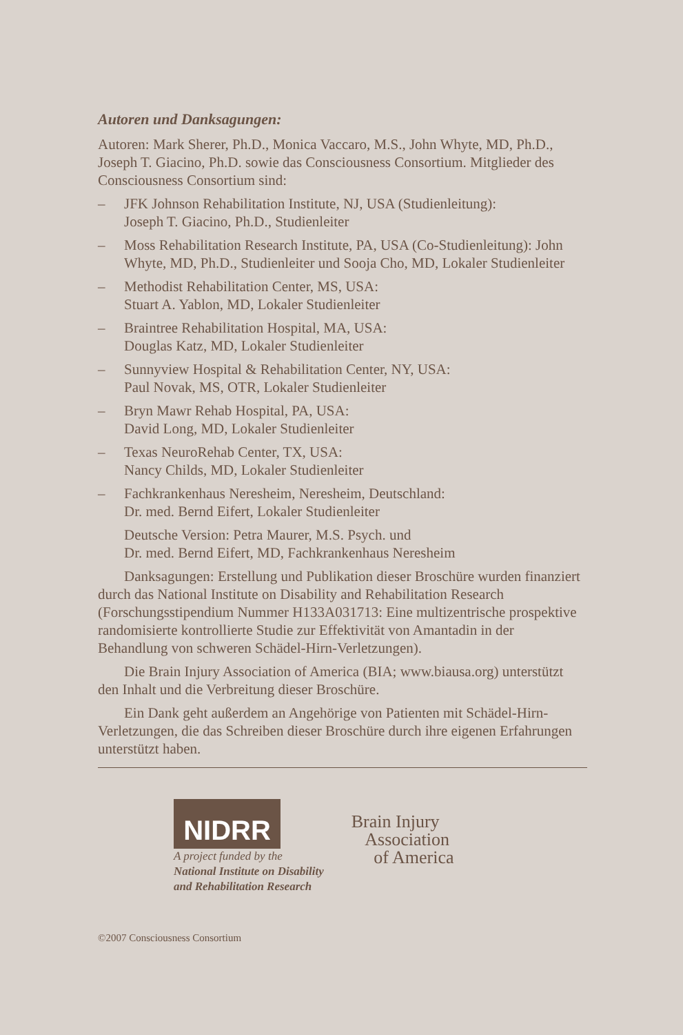Autoren und Danksagungen:
Autoren: Mark Sherer, Ph.D., Monica Vaccaro, M.S., John Whyte, MD, Ph.D., Joseph T. Giacino, Ph.D. sowie das Consciousness Consortium. Mitglieder des Consciousness Consortium sind:
– JFK Johnson Rehabilitation Institute, NJ, USA (Studienleitung):
Joseph T. Giacino, Ph.D., Studienleiter
– Moss Rehabilitation Research Institute, PA, USA (Co-Studienleitung): John Whyte, MD, Ph.D., Studienleiter und Sooja Cho, MD, Lokaler Studienleiter
– Methodist Rehabilitation Center, MS, USA:
Stuart A. Yablon, MD, Lokaler Studienleiter
– Braintree Rehabilitation Hospital, MA, USA:
Douglas Katz, MD, Lokaler Studienleiter
– Sunnyview Hospital & Rehabilitation Center, NY, USA:
Paul Novak, MS, OTR, Lokaler Studienleiter
– Bryn Mawr Rehab Hospital, PA, USA:
David Long, MD, Lokaler Studienleiter
– Texas NeuroRehab Center, TX, USA:
Nancy Childs, MD, Lokaler Studienleiter
– Fachkrankenhaus Neresheim, Neresheim, Deutschland:
Dr. med. Bernd Eifert, Lokaler Studienleiter
Deutsche Version: Petra Maurer, M.S. Psych. und
Dr. med. Bernd Eifert, MD, Fachkrankenhaus Neresheim
Danksagungen: Erstellung und Publikation dieser Broschüre wurden finanziert durch das National Institute on Disability and Rehabilitation Research (Forschungsstipendium Nummer H133A031713: Eine multizentrische prospektive randomisierte kontrollierte Studie zur Effektivität von Amantadin in der Behandlung von schweren Schädel-Hirn-Verletzungen).
Die Brain Injury Association of America (BIA; www.biausa.org) unterstützt den Inhalt und die Verbreitung dieser Broschüre.
Ein Dank geht außerdem an Angehörige von Patienten mit Schädel-Hirn-Verletzungen, die das Schreiben dieser Broschüre durch ihre eigenen Erfahrungen unterstützt haben.
NIDRR
A project funded by the
National Institute on Disability
and Rehabilitation Research
Brain Injury
Association
of America
©2007 Consciousness Consortium